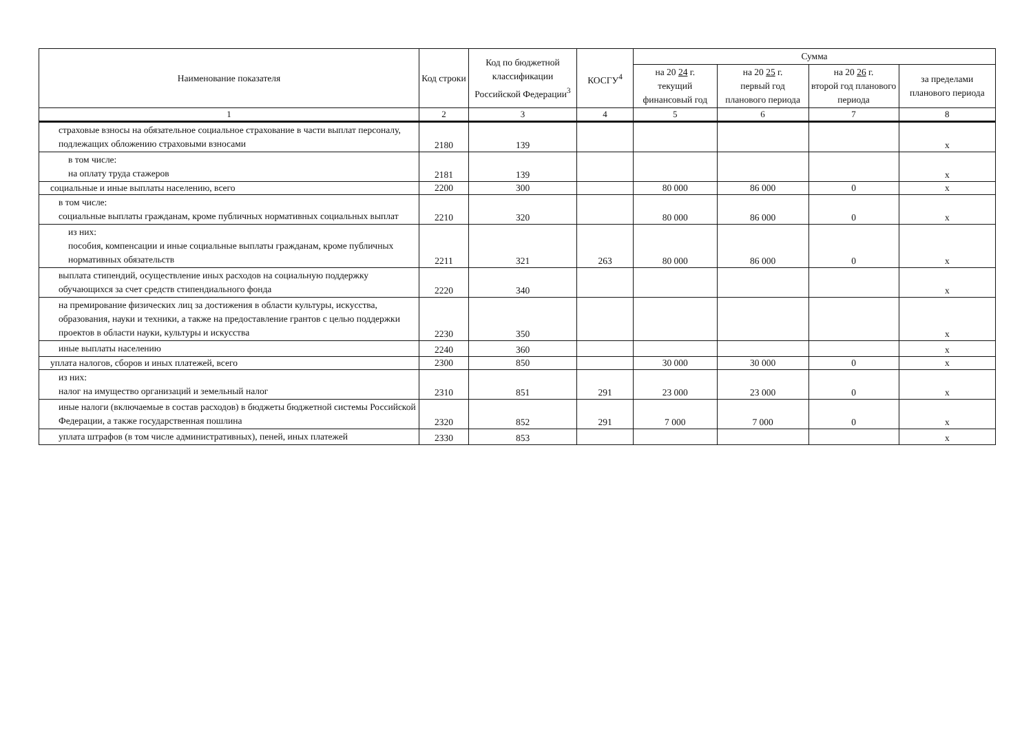| Наименование показателя | Код строки | Код по бюджетной классификации Российской Федерации<sup>3</sup> | КОСГУ<sup>4</sup> | Сумма | | | |
| --- | --- | --- | --- | --- | --- | --- | --- |
| | | | | на 20 24 г. текущий финансовый год | на 20 25 г. первый год планового периода | на 20 26 г. второй год планового периода | за пределами планового периода |
| 1 | 2 | 3 | 4 | 5 | 6 | 7 | 8 |
| страховые взносы на обязательное социальное страхование в части выплат персоналу, подлежащих обложению страховыми взносами | 2180 | 139 | | | | | x |
| в том числе: на оплату труда стажеров | 2181 | 139 | | | | | x |
| социальные и иные выплаты населению, всего | 2200 | 300 | | 80 000 | 86 000 | 0 | x |
| в том числе: социальные выплаты гражданам, кроме публичных нормативных социальных выплат | 2210 | 320 | | 80 000 | 86 000 | 0 | x |
| из них: пособия, компенсации и иные социальные выплаты гражданам, кроме публичных нормативных обязательств | 2211 | 321 | 263 | 80 000 | 86 000 | 0 | x |
| выплата стипендий, осуществление иных расходов на социальную поддержку обучающихся за счет средств стипендиального фонда | 2220 | 340 | | | | | x |
| на премирование физических лиц за достижения в области культуры, искусства, образования, науки и техники, а также на предоставление грантов с целью поддержки проектов в области науки, культуры и искусства | 2230 | 350 | | | | | x |
| иные выплаты населению | 2240 | 360 | | | | | x |
| уплата налогов, сборов и иных платежей, всего | 2300 | 850 | | 30 000 | 30 000 | 0 | x |
| из них: налог на имущество организаций и земельный налог | 2310 | 851 | 291 | 23 000 | 23 000 | 0 | x |
| иные налоги (включаемые в состав расходов) в бюджеты бюджетной системы Российской Федерации, а также государственная пошлина | 2320 | 852 | 291 | 7 000 | 7 000 | 0 | x |
| уплата штрафов (в том числе административных), пеней, иных платежей | 2330 | 853 | | | | | x |